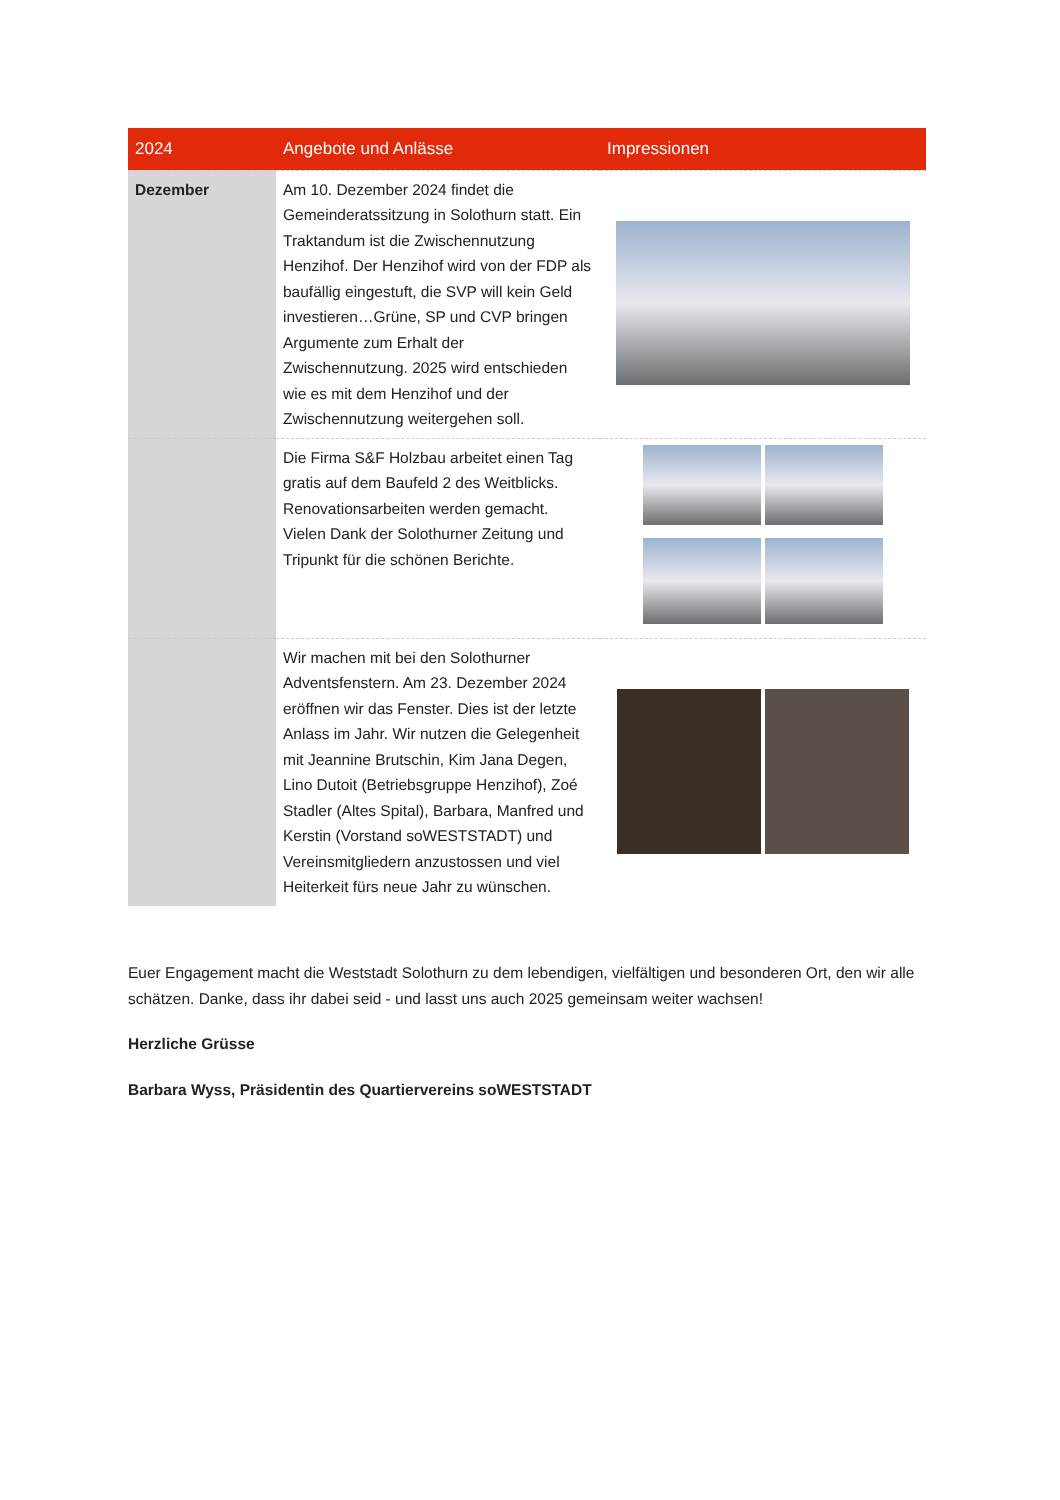| 2024 | Angebote und Anlässe | Impressionen |
| --- | --- | --- |
| Dezember | Am 10. Dezember 2024 findet die Gemeinderatssitzung in Solothurn statt. Ein Traktandum ist die Zwischennutzung Henzihof. Der Henzihof wird von der FDP als baufällig eingestuft, die SVP will kein Geld investieren…Grüne, SP und CVP bringen Argumente zum Erhalt der Zwischennutzung. 2025 wird entschieden wie es mit dem Henzihof und der Zwischennutzung weitergehen soll. | |
| | Die Firma S&F Holzbau arbeitet einen Tag gratis auf dem Baufeld 2 des Weitblicks. Renovationsarbeiten werden gemacht. Vielen Dank der Solothurner Zeitung und Tripunkt für die schönen Berichte. | |
| | Wir machen mit bei den Solothurner Adventsfenstern. Am 23. Dezember 2024 eröffnen wir das Fenster. Dies ist der letzte Anlass im Jahr. Wir nutzen die Gelegenheit mit Jeannine Brutschin, Kim Jana Degen, Lino Dutoit (Betriebsgruppe Henzihof), Zoé Stadler (Altes Spital), Barbara, Manfred und Kerstin (Vorstand soWESTSTADT) und Vereinsmitgliedern anzustossen und viel Heiterkeit fürs neue Jahr zu wünschen. | |
Euer Engagement macht die Weststadt Solothurn zu dem lebendigen, vielfältigen und besonderen Ort, den wir alle schätzen. Danke, dass ihr dabei seid - und lasst uns auch 2025 gemeinsam weiter wachsen!
Herzliche Grüsse
Barbara Wyss, Präsidentin des Quartiervereins soWESTSTADT